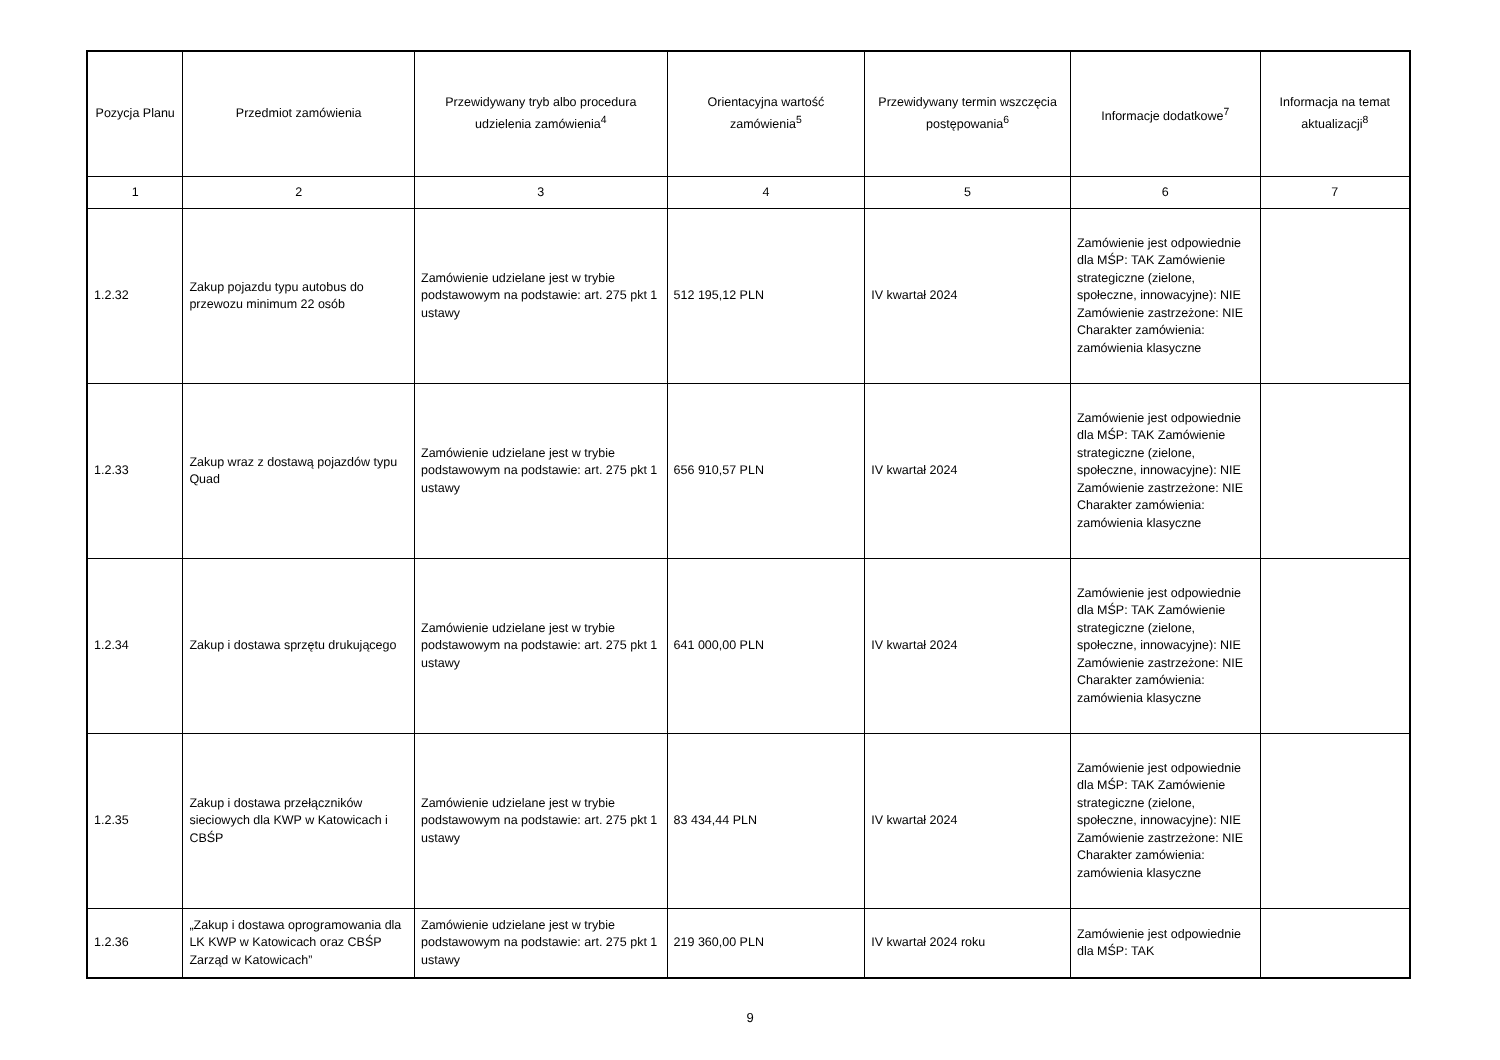| Pozycja Planu | Przedmiot zamówienia | Przewidywany tryb albo procedura udzielenia zamówienia<sup>4</sup> | Orientacyjna wartość zamówienia<sup>5</sup> | Przewidywany termin wszczęcia postępowania<sup>6</sup> | Informacje dodatkowe<sup>7</sup> | Informacja na temat aktualizacji<sup>8</sup> |
| --- | --- | --- | --- | --- | --- | --- |
| 1 | 2 | 3 | 4 | 5 | 6 | 7 |
| 1.2.32 | Zakup pojazdu typu autobus do przewozu minimum 22 osób | Zamówienie udzielane jest w trybie podstawowym na podstawie: art. 275 pkt 1 ustawy | 512 195,12 PLN | IV kwartał 2024 | Zamówienie jest odpowiednie dla MŚP: TAK Zamówienie strategiczne (zielone, społeczne, innowacyjne): NIE Zamówienie zastrzeżone: NIE Charakter zamówienia: zamówienia klasyczne | |
| 1.2.33 | Zakup wraz z dostawą pojazdów typu Quad | Zamówienie udzielane jest w trybie podstawowym na podstawie: art. 275 pkt 1 ustawy | 656 910,57 PLN | IV kwartał 2024 | Zamówienie jest odpowiednie dla MŚP: TAK Zamówienie strategiczne (zielone, społeczne, innowacyjne): NIE Zamówienie zastrzeżone: NIE Charakter zamówienia: zamówienia klasyczne | |
| 1.2.34 | Zakup i dostawa sprzętu drukującego | Zamówienie udzielane jest w trybie podstawowym na podstawie: art. 275 pkt 1 ustawy | 641 000,00 PLN | IV kwartał 2024 | Zamówienie jest odpowiednie dla MŚP: TAK Zamówienie strategiczne (zielone, społeczne, innowacyjne): NIE Zamówienie zastrzeżone: NIE Charakter zamówienia: zamówienia klasyczne | |
| 1.2.35 | Zakup i dostawa przełączników sieciowych dla KWP w Katowicach i CBŚP | Zamówienie udzielane jest w trybie podstawowym na podstawie: art. 275 pkt 1 ustawy | 83 434,44 PLN | IV kwartał 2024 | Zamówienie jest odpowiednie dla MŚP: TAK Zamówienie strategiczne (zielone, społeczne, innowacyjne): NIE Zamówienie zastrzeżone: NIE Charakter zamówienia: zamówienia klasyczne | |
| 1.2.36 | „Zakup i dostawa oprogramowania dla LK KWP w Katowicach oraz CBŚP Zarząd w Katowicach” | Zamówienie udzielane jest w trybie podstawowym na podstawie: art. 275 pkt 1 ustawy | 219 360,00 PLN | IV kwartał 2024 roku | Zamówienie jest odpowiednie dla MŚP: TAK | |
9